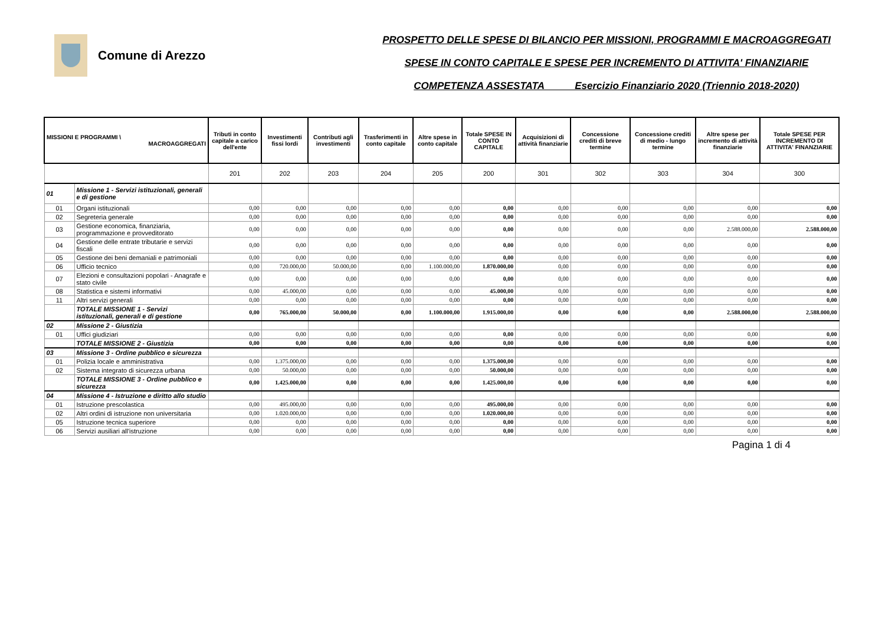Comune di Arezzo
PROSPETTO DELLE SPESE DI BILANCIO PER MISSIONI, PROGRAMMI E MACROAGGREGATI
SPESE IN CONTO CAPITALE E SPESE PER INCREMENTO DI ATTIVITA' FINANZIARIE
COMPETENZA ASSESTATA Esercizio Finanziario 2020 (Triennio 2018-2020)
| MISSIONI E PROGRAMMI \ MACROAGGREGATI | | Tributi in conto capitale a carico dell'ente | Investimenti fissi lordi | Contributi agli investimenti | Trasferimenti in conto capitale | Altre spese in conto capitale | Totale SPESE IN CONTO CAPITALE | Acquisizioni di attività finanziarie | Concessione crediti di breve termine | Concessione crediti di medio - lungo termine | Altre spese per incremento di attività finanziarie | Totale SPESE PER INCREMENTO DI ATTIVITA' FINANZIARIE |
| --- | --- | --- | --- | --- | --- | --- | --- | --- | --- | --- | --- | --- |
| | | 201 | 202 | 203 | 204 | 205 | 200 | 301 | 302 | 303 | 304 | 300 |
| 01 | Missione 1 - Servizi istituzionali, generali e di gestione | | | | | | | | | | | |
| 01 | Organi istituzionali | 0,00 | 0,00 | 0,00 | 0,00 | 0,00 | 0,00 | 0,00 | 0,00 | 0,00 | 0,00 | 0,00 |
| 02 | Segreteria generale | 0,00 | 0,00 | 0,00 | 0,00 | 0,00 | 0,00 | 0,00 | 0,00 | 0,00 | 0,00 | 0,00 |
| 03 | Gestione economica, finanziaria, programmazione e provveditorato | 0,00 | 0,00 | 0,00 | 0,00 | 0,00 | 0,00 | 0,00 | 0,00 | 0,00 | 2.588.000,00 | 2.588.000,00 |
| 04 | Gestione delle entrate tributarie e servizi fiscali | 0,00 | 0,00 | 0,00 | 0,00 | 0,00 | 0,00 | 0,00 | 0,00 | 0,00 | 0,00 | 0,00 |
| 05 | Gestione dei beni demaniali e patrimoniali | 0,00 | 0,00 | 0,00 | 0,00 | 0,00 | 0,00 | 0,00 | 0,00 | 0,00 | 0,00 | 0,00 |
| 06 | Ufficio tecnico | 0,00 | 720.000,00 | 50.000,00 | 0,00 | 1.100.000,00 | 1.870.000,00 | 0,00 | 0,00 | 0,00 | 0,00 | 0,00 |
| 07 | Elezioni e consultazioni popolari - Anagrafe e stato civile | 0,00 | 0,00 | 0,00 | 0,00 | 0,00 | 0,00 | 0,00 | 0,00 | 0,00 | 0,00 | 0,00 |
| 08 | Statistica e sistemi informativi | 0,00 | 45.000,00 | 0,00 | 0,00 | 0,00 | 45.000,00 | 0,00 | 0,00 | 0,00 | 0,00 | 0,00 |
| 11 | Altri servizi generali | 0,00 | 0,00 | 0,00 | 0,00 | 0,00 | 0,00 | 0,00 | 0,00 | 0,00 | 0,00 | 0,00 |
| | TOTALE MISSIONE 1 - Servizi istituzionali, generali e di gestione | 0,00 | 765.000,00 | 50.000,00 | 0,00 | 1.100.000,00 | 1.915.000,00 | 0,00 | 0,00 | 0,00 | 2.588.000,00 | 2.588.000,00 |
| 02 | Missione 2 - Giustizia | | | | | | | | | | | |
| 01 | Uffici giudiziari | 0,00 | 0,00 | 0,00 | 0,00 | 0,00 | 0,00 | 0,00 | 0,00 | 0,00 | 0,00 | 0,00 |
| | TOTALE MISSIONE 2 - Giustizia | 0,00 | 0,00 | 0,00 | 0,00 | 0,00 | 0,00 | 0,00 | 0,00 | 0,00 | 0,00 | 0,00 |
| 03 | Missione 3 - Ordine pubblico e sicurezza | | | | | | | | | | | |
| 01 | Polizia locale e amministrativa | 0,00 | 1.375.000,00 | 0,00 | 0,00 | 0,00 | 1.375.000,00 | 0,00 | 0,00 | 0,00 | 0,00 | 0,00 |
| 02 | Sistema integrato di sicurezza urbana | 0,00 | 50.000,00 | 0,00 | 0,00 | 0,00 | 50.000,00 | 0,00 | 0,00 | 0,00 | 0,00 | 0,00 |
| | TOTALE MISSIONE 3 - Ordine pubblico e sicurezza | 0,00 | 1.425.000,00 | 0,00 | 0,00 | 0,00 | 1.425.000,00 | 0,00 | 0,00 | 0,00 | 0,00 | 0,00 |
| 04 | Missione 4 - Istruzione e diritto allo studio | | | | | | | | | | | |
| 01 | Istruzione prescolastica | 0,00 | 495.000,00 | 0,00 | 0,00 | 0,00 | 495.000,00 | 0,00 | 0,00 | 0,00 | 0,00 | 0,00 |
| 02 | Altri ordini di istruzione non universitaria | 0,00 | 1.020.000,00 | 0,00 | 0,00 | 0,00 | 1.020.000,00 | 0,00 | 0,00 | 0,00 | 0,00 | 0,00 |
| 05 | Istruzione tecnica superiore | 0,00 | 0,00 | 0,00 | 0,00 | 0,00 | 0,00 | 0,00 | 0,00 | 0,00 | 0,00 | 0,00 |
| 06 | Servizi ausiliari all'istruzione | 0,00 | 0,00 | 0,00 | 0,00 | 0,00 | 0,00 | 0,00 | 0,00 | 0,00 | 0,00 | 0,00 |
Pagina 1 di 4